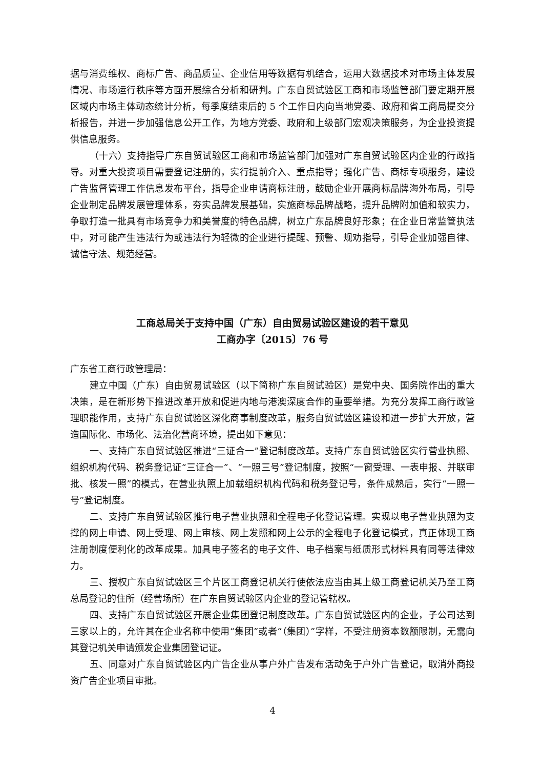据与消费维权、商标广告、商品质量、企业信用等数据有机结合，运用大数据技术对市场主体发展情况、市场运行秩序等方面开展综合分析和研判。广东自贸试验区工商和市场监管部门要定期开展区域内市场主体动态统计分析，每季度结束后的 5 个工作日内向当地党委、政府和省工商局提交分析报告，并进一步加强信息公开工作，为地方党委、政府和上级部门宏观决策服务，为企业投资提供信息服务。
（十六）支持指导广东自贸试验区工商和市场监管部门加强对广东自贸试验区内企业的行政指导。对重大投资项目需要登记注册的，实行提前介入、重点指导；强化广告、商标专项服务，建设广告监督管理工作信息发布平台，指导企业申请商标注册，鼓励企业开展商标品牌海外布局，引导企业制定品牌发展管理体系，夯实品牌发展基础，实施商标品牌战略，提升品牌附加值和软实力，争取打造一批具有市场竞争力和美誉度的特色品牌，树立广东品牌良好形象；在企业日常监管执法中，对可能产生违法行为或违法行为轻微的企业进行提醒、预警、规劝指导，引导企业加强自律、诚信守法、规范经营。
工商总局关于支持中国（广东）自由贸易试验区建设的若干意见
工商办字〔2015〕76 号
广东省工商行政管理局：
建立中国（广东）自由贸易试验区（以下简称广东自贸试验区）是党中央、国务院作出的重大决策，是在新形势下推进改革开放和促进内地与港澳深度合作的重要举措。为充分发挥工商行政管理职能作用，支持广东自贸试验区深化商事制度改革，服务自贸试验区建设和进一步扩大开放，营造国际化、市场化、法治化营商环境，提出如下意见：
一、支持广东自贸试验区推进“三证合一”登记制度改革。支持广东自贸试验区实行营业执照、组织机构代码、税务登记证“三证合一”、“一照三号”登记制度，按照“一窗受理、一表申报、并联审批、核发一照”的模式，在营业执照上加载组织机构代码和税务登记号，条件成熟后，实行“一照一号”登记制度。
二、支持广东自贸试验区推行电子营业执照和全程电子化登记管理。实现以电子营业执照为支撑的网上申请、网上受理、网上审核、网上发照和网上公示的全程电子化登记模式，真正体现工商注册制度便利化的改革成果。加具电子签名的电子文件、电子档案与纸质形式材料具有同等法律效力。
三、授权广东自贸试验区三个片区工商登记机关行使依法应当由其上级工商登记机关乃至工商总局登记的住所（经营场所）在广东自贸试验区内企业的登记管辖权。
四、支持广东自贸试验区开展企业集团登记制度改革。广东自贸试验区内的企业，子公司达到三家以上的，允许其在企业名称中使用“集团”或者“（集团）”字样，不受注册资本数额限制，无需向其登记机关申请颁发企业集团登记证。
五、同意对广东自贸试验区内广告企业从事户外广告发布活动免于户外广告登记，取消外商投资广告企业项目审批。
4